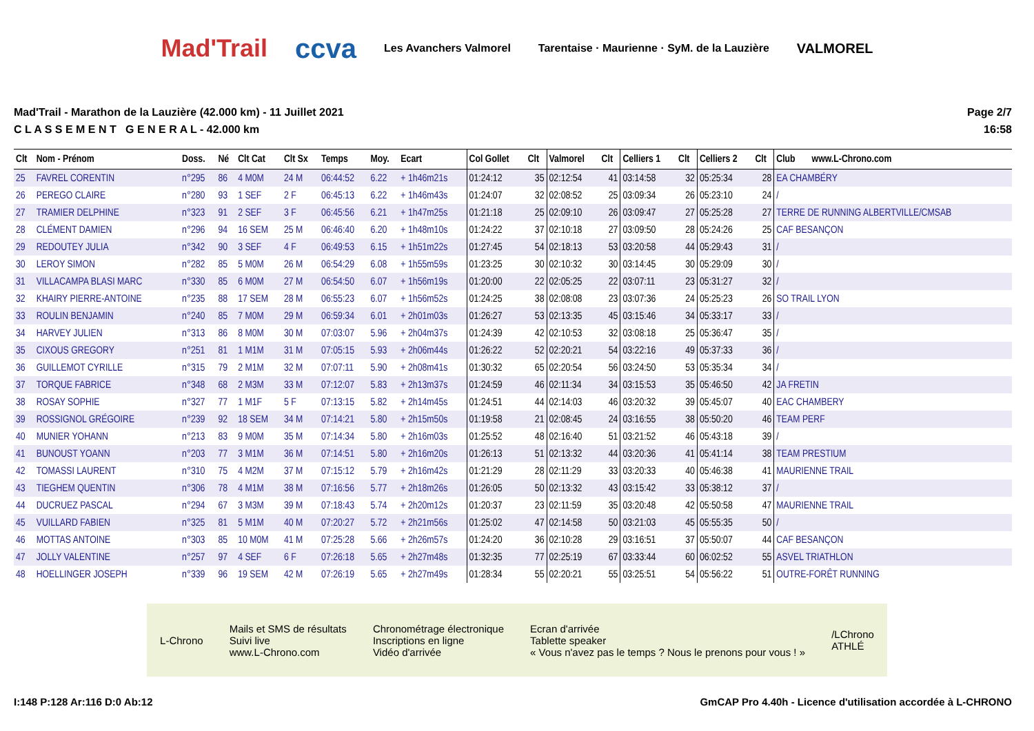Mad'Trail ccva Les Avanchers Valmorel Tarentaise · Maurienne · SyM. de la Lauzière VALMOREL
Mad'Trail - Marathon de la Lauzière (42.000 km) - 11 Juillet 2021
C L A S S E M E N T G E N E R A L - 42.000 km
Page 2/7
16:58
| Clt | Nom - Prénom | Doss. | Né | Clt Cat | Clt Sx | Temps | Moy. | Ecart | Col Gollet | Clt | Valmorel | Clt | Celliers 1 | Clt | Celliers 2 | Clt | Club www.L-Chrono.com |
| --- | --- | --- | --- | --- | --- | --- | --- | --- | --- | --- | --- | --- | --- | --- | --- | --- | --- |
| 25 | FAVREL CORENTIN | n°295 | 86 | 4 M0M | 24 M | 06:44:52 | 6.22 | + 1h46m21s | 01:24:12 | 35 | 02:12:54 | 41 | 03:14:58 | 32 | 05:25:34 | 28 | EA CHAMBÉRY |
| 26 | PEREGO CLAIRE | n°280 | 93 | 1 SEF | 2 F | 06:45:13 | 6.22 | + 1h46m43s | 01:24:07 | 32 | 02:08:52 | 25 | 03:09:34 | 26 | 05:23:10 | 24 | / |
| 27 | TRAMIER DELPHINE | n°323 | 91 | 2 SEF | 3 F | 06:45:56 | 6.21 | + 1h47m25s | 01:21:18 | 25 | 02:09:10 | 26 | 03:09:47 | 27 | 05:25:28 | 27 | TERRE DE RUNNING ALBERTVILLE/CMSAB |
| 28 | CLÉMENT DAMIEN | n°296 | 94 | 16 SEM | 25 M | 06:46:40 | 6.20 | + 1h48m10s | 01:24:22 | 37 | 02:10:18 | 27 | 03:09:50 | 28 | 05:24:26 | 25 | CAF BESANÇON |
| 29 | REDOUTEY JULIA | n°342 | 90 | 3 SEF | 4 F | 06:49:53 | 6.15 | + 1h51m22s | 01:27:45 | 54 | 02:18:13 | 53 | 03:20:58 | 44 | 05:29:43 | 31 | / |
| 30 | LEROY SIMON | n°282 | 85 | 5 M0M | 26 M | 06:54:29 | 6.08 | + 1h55m59s | 01:23:25 | 30 | 02:10:32 | 30 | 03:14:45 | 30 | 05:29:09 | 30 | / |
| 31 | VILLACAMPA BLASI MARC | n°330 | 85 | 6 M0M | 27 M | 06:54:50 | 6.07 | + 1h56m19s | 01:20:00 | 22 | 02:05:25 | 22 | 03:07:11 | 23 | 05:31:27 | 32 | / |
| 32 | KHAIRY PIERRE-ANTOINE | n°235 | 88 | 17 SEM | 28 M | 06:55:23 | 6.07 | + 1h56m52s | 01:24:25 | 38 | 02:08:08 | 23 | 03:07:36 | 24 | 05:25:23 | 26 | SO TRAIL LYON |
| 33 | ROULIN BENJAMIN | n°240 | 85 | 7 M0M | 29 M | 06:59:34 | 6.01 | + 2h01m03s | 01:26:27 | 53 | 02:13:35 | 45 | 03:15:46 | 34 | 05:33:17 | 33 | / |
| 34 | HARVEY JULIEN | n°313 | 86 | 8 M0M | 30 M | 07:03:07 | 5.96 | + 2h04m37s | 01:24:39 | 42 | 02:10:53 | 32 | 03:08:18 | 25 | 05:36:47 | 35 | / |
| 35 | CIXOUS GREGORY | n°251 | 81 | 1 M1M | 31 M | 07:05:15 | 5.93 | + 2h06m44s | 01:26:22 | 52 | 02:20:21 | 54 | 03:22:16 | 49 | 05:37:33 | 36 | / |
| 36 | GUILLEMOT CYRILLE | n°315 | 79 | 2 M1M | 32 M | 07:07:11 | 5.90 | + 2h08m41s | 01:30:32 | 65 | 02:20:54 | 56 | 03:24:50 | 53 | 05:35:34 | 34 | / |
| 37 | TORQUE FABRICE | n°348 | 68 | 2 M3M | 33 M | 07:12:07 | 5.83 | + 2h13m37s | 01:24:59 | 46 | 02:11:34 | 34 | 03:15:53 | 35 | 05:46:50 | 42 | JA FRETIN |
| 38 | ROSAY SOPHIE | n°327 | 77 | 1 M1F | 5 F | 07:13:15 | 5.82 | + 2h14m45s | 01:24:51 | 44 | 02:14:03 | 46 | 03:20:32 | 39 | 05:45:07 | 40 | EAC CHAMBERY |
| 39 | ROSSIGNOL GRÉGOIRE | n°239 | 92 | 18 SEM | 34 M | 07:14:21 | 5.80 | + 2h15m50s | 01:19:58 | 21 | 02:08:45 | 24 | 03:16:55 | 38 | 05:50:20 | 46 | TEAM PERF |
| 40 | MUNIER YOHANN | n°213 | 83 | 9 M0M | 35 M | 07:14:34 | 5.80 | + 2h16m03s | 01:25:52 | 48 | 02:16:40 | 51 | 03:21:52 | 46 | 05:43:18 | 39 | / |
| 41 | BUNOUST YOANN | n°203 | 77 | 3 M1M | 36 M | 07:14:51 | 5.80 | + 2h16m20s | 01:26:13 | 51 | 02:13:32 | 44 | 03:20:36 | 41 | 05:41:14 | 38 | TEAM PRESTIUM |
| 42 | TOMASSI LAURENT | n°310 | 75 | 4 M2M | 37 M | 07:15:12 | 5.79 | + 2h16m42s | 01:21:29 | 28 | 02:11:29 | 33 | 03:20:33 | 40 | 05:46:38 | 41 | MAURIENNE TRAIL |
| 43 | TIEGHEM QUENTIN | n°306 | 78 | 4 M1M | 38 M | 07:16:56 | 5.77 | + 2h18m26s | 01:26:05 | 50 | 02:13:32 | 43 | 03:15:42 | 33 | 05:38:12 | 37 | / |
| 44 | DUCRUEZ PASCAL | n°294 | 67 | 3 M3M | 39 M | 07:18:43 | 5.74 | + 2h20m12s | 01:20:37 | 23 | 02:11:59 | 35 | 03:20:48 | 42 | 05:50:58 | 47 | MAURIENNE TRAIL |
| 45 | VUILLARD FABIEN | n°325 | 81 | 5 M1M | 40 M | 07:20:27 | 5.72 | + 2h21m56s | 01:25:02 | 47 | 02:14:58 | 50 | 03:21:03 | 45 | 05:55:35 | 50 | / |
| 46 | MOTTAS ANTOINE | n°303 | 85 | 10 M0M | 41 M | 07:25:28 | 5.66 | + 2h26m57s | 01:24:20 | 36 | 02:10:28 | 29 | 03:16:51 | 37 | 05:50:07 | 44 | CAF BESANÇON |
| 47 | JOLLY VALENTINE | n°257 | 97 | 4 SEF | 6 F | 07:26:18 | 5.65 | + 2h27m48s | 01:32:35 | 77 | 02:25:19 | 67 | 03:33:44 | 60 | 06:02:52 | 55 | ASVEL TRIATHLON |
| 48 | HOELLINGER JOSEPH | n°339 | 96 | 19 SEM | 42 M | 07:26:19 | 5.65 | + 2h27m49s | 01:28:34 | 55 | 02:20:21 | 55 | 03:25:51 | 54 | 05:56:22 | 51 | OUTRE-FORÊT RUNNING |
L-Chrono Mails et SMS de résultats
Suivi live
www.L-Chrono.com Chronométrage électronique
Inscriptions en ligne
Vidéo d'arrivée Ecran d'arrivée
Tablette speaker
« Vous n'avez pas le temps ? Nous le prenons pour vous ! » /LChrono
ATHLÉ
I:148 P:128 Ar:116 D:0 Ab:12 GmCAP Pro 4.40h - Licence d'utilisation accordée à L-CHRONO